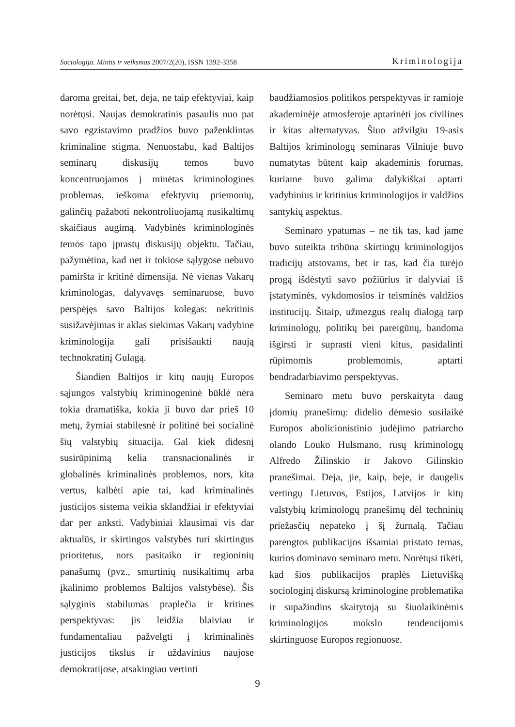Sociologija. Mintis ir veiksmas 2007/2(20), ISSN 1392-3358 Kriminologija
daroma greitai, bet, deja, ne taip efektyviai, kaip norėtųsi. Naujas demokratinis pasaulis nuo pat savo egzistavimo pradžios buvo paženklintas kriminaline stigma. Nenuostabu, kad Baltijos seminarų diskusijų temos buvo koncentruojamos į minėtas kriminologines problemas, ieškoma efektyvių priemonių, galinčių pažaboti nekontroliuojamą nusikaltimų skaičiaus augimą. Vadybinės kriminologinės temos tapo įprastų diskusijų objektu. Tačiau, pažymėtina, kad net ir tokiose sąlygose nebuvo pamiršta ir kritinė dimensija. Nė vienas Vakarų kriminologas, dalyvavęs seminaruose, buvo perspėjęs savo Baltijos kolegas: nekritinis susižavėjimas ir aklas siekimas Vakarų vadybine kriminologija gali prisišaukti naują technokratinį Gulagą.
Šiandien Baltijos ir kitų naujų Europos sąjungos valstybių kriminogeninė būklė nėra tokia dramatiška, kokia ji buvo dar prieš 10 metų, žymiai stabilesnė ir politinė bei socialinė šių valstybių situacija. Gal kiek didesnį susirūpinimą kelia transnacionalinės ir globalinės kriminalinės problemos, nors, kita vertus, kalbėti apie tai, kad kriminalinės justicijos sistema veikia sklandžiai ir efektyviai dar per anksti. Vadybiniai klausimai vis dar aktualūs, ir skirtingos valstybės turi skirtingus prioritetus, nors pasitaiko ir regioninių panašumų (pvz., smurtinių nusikaltimų arba įkalinimo problemos Baltijos valstybėse). Šis sąlyginis stabilumas praplečia ir kritines perspektyvas: jis leidžia blaiviau ir fundamentaliau pažvelgti į kriminalinės justicijos tikslus ir uždavinius naujose demokratijose, atsakingiau vertinti
baudžiamosios politikos perspektyvas ir ramioje akademinėje atmosferoje aptarinėti jos civilines ir kitas alternatyvas. Šiuo atžvilgiu 19-asis Baltijos kriminologų seminaras Vilniuje buvo numatytas būtent kaip akademinis forumas, kuriame buvo galima dalykiškai aptarti vadybinius ir kritinius kriminologijos ir valdžios santykių aspektus.
Seminaro ypatumas – ne tik tas, kad jame buvo suteikta tribūna skirtingų kriminologijos tradicijų atstovams, bet ir tas, kad čia turėjo progą išdėstyti savo požiūrius ir dalyviai iš įstatyminės, vykdomosios ir teisminės valdžios institucijų. Šitaip, užmezgus realų dialogą tarp kriminologų, politikų bei pareigūnų, bandoma išgirsti ir suprasti vieni kitus, pasidalinti rūpimomis problemomis, aptarti bendradarbiavimo perspektyvas.
Seminaro metu buvo perskaityta daug įdomių pranešimų: didelio dėmesio susilaikė Europos abolicionistinio judėjimo patriarcho olando Louko Hulsmano, rusų kriminologų Alfredo Žilinskio ir Jakovo Gilinskio pranešimai. Deja, jie, kaip, beje, ir daugelis vertingų Lietuvos, Estijos, Latvijos ir kitų valstybių kriminologų pranešimų dėl techninių priežasčių nepateko į šį žurnalą. Tačiau parengtos publikacijos išsamiai pristato temas, kurios dominavo seminaro metu. Norėtųsi tikėti, kad šios publikacijos praplės Lietuvišką sociologinį diskursą kriminologine problematika ir supažindins skaitytoją su šiuolaikinėmis kriminologijos mokslo tendencijomis skirtinguose Europos regionuose.
9